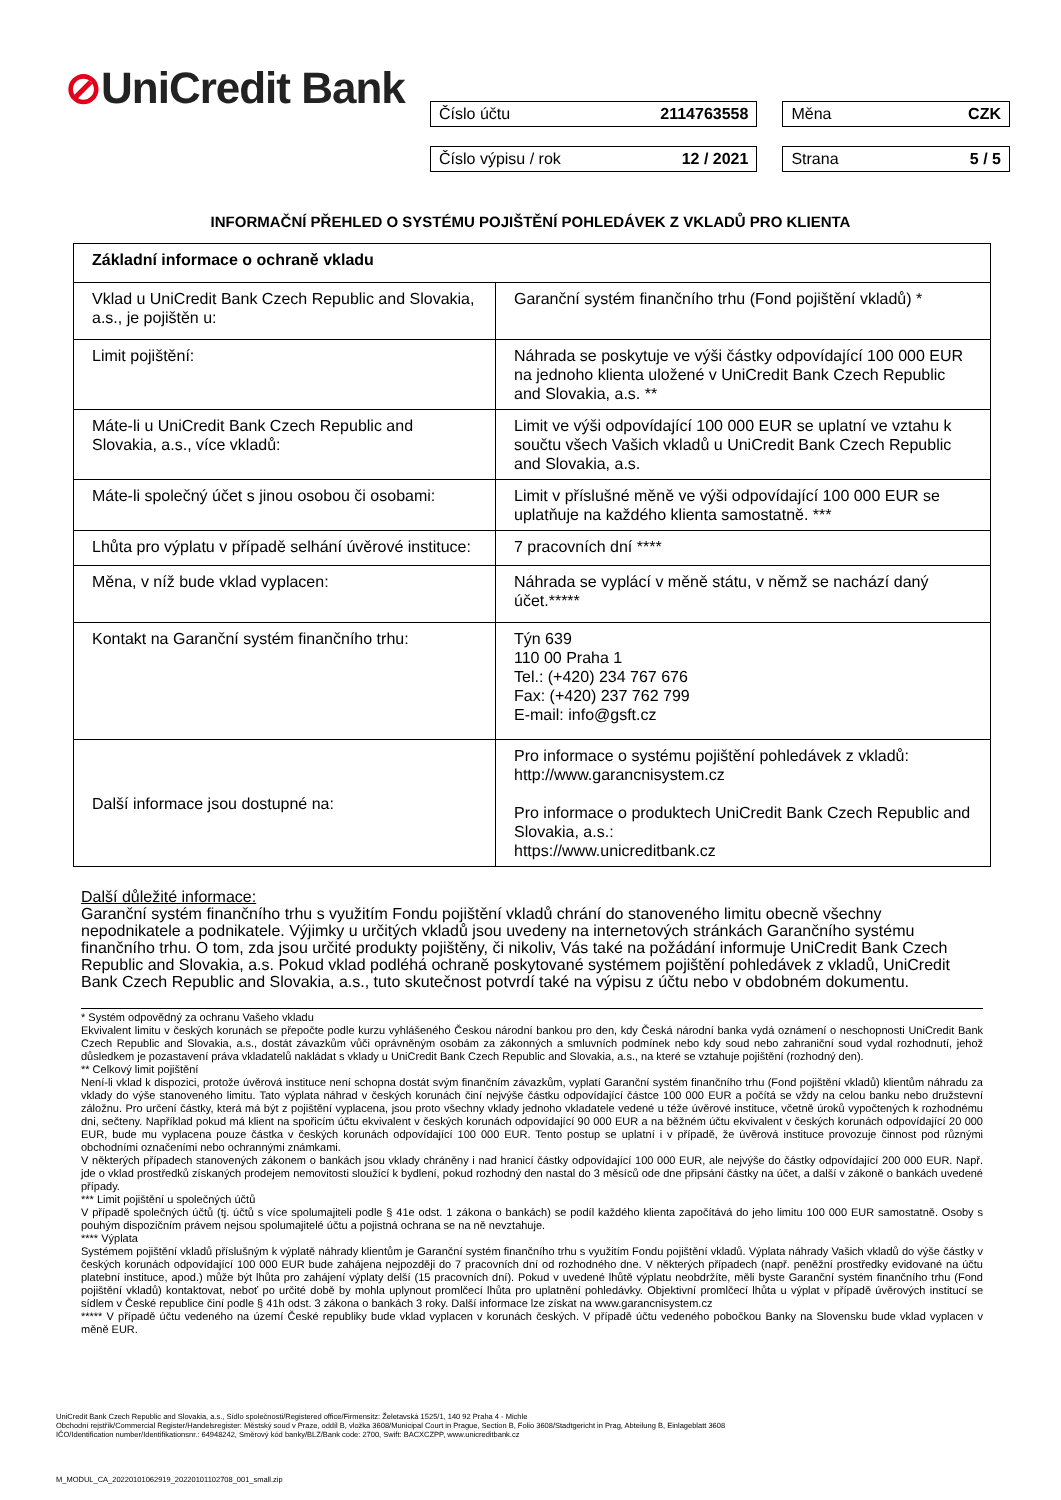⊘UniCredit Bank
Číslo účtu 2114763558 Měna CZK
Číslo výpisu / rok 12 / 2021 Strana 5 / 5
INFORMAČNÍ PŘEHLED O SYSTÉMU POJIŠTĚNÍ POHLEDÁVEK Z VKLADŮ PRO KLIENTA
| Základní informace o ochraně vkladu | |
| Vklad u UniCredit Bank Czech Republic and Slovakia, a.s., je pojištěn u: | Garanční systém finančního trhu (Fond pojištění vkladů) * |
| Limit pojištění: | Náhrada se poskytuje ve výši částky odpovídající 100 000 EUR na jednoho klienta uložené v UniCredit Bank Czech Republic and Slovakia, a.s. ** |
| Máte-li u UniCredit Bank Czech Republic and Slovakia, a.s., více vkladů: | Limit ve výši odpovídající 100 000 EUR se uplatní ve vztahu k součtu všech Vašich vkladů u UniCredit Bank Czech Republic and Slovakia, a.s. |
| Máte-li společný účet s jinou osobou či osobami: | Limit v příslušné měně ve výši odpovídající 100 000 EUR se uplatňuje na každého klienta samostatně. *** |
| Lhůta pro výplatu v případě selhání úvěrové instituce: | 7 pracovních dní **** |
| Měna, v níž bude vklad vyplacen: | Náhrada se vyplácí v měně státu, v němž se nachází daný účet.***** |
| Kontakt na Garanční systém finančního trhu: | Týn 639 110 00 Praha 1 Tel.: (+420) 234 767 676 Fax: (+420) 237 762 799 E-mail: info@gsft.cz |
| Další informace jsou dostupné na: | Pro informace o systému pojištění pohledávek z vkladů: http://www.garancnisystem.cz Pro informace o produktech UniCredit Bank Czech Republic and Slovakia, a.s.: https://www.unicreditbank.cz |
Další důležité informace:
Garanční systém finančního trhu s využitím Fondu pojištění vkladů chrání do stanoveného limitu obecně všechny nepodnikatele a podnikatele. Výjimky u určitých vkladů jsou uvedeny na internetových stránkách Garančního systému finančního trhu. O tom, zda jsou určité produkty pojištěny, či nikoliv, Vás také na požádání informuje UniCredit Bank Czech Republic and Slovakia, a.s. Pokud vklad podléhá ochraně poskytované systémem pojištění pohledávek z vkladů, UniCredit Bank Czech Republic and Slovakia, a.s., tuto skutečnost potvrdí také na výpisu z účtu nebo v obdobném dokumentu.
* Systém odpovědný za ochranu Vašeho vkladu
Ekvivalent limitu v českých korunách se přepočte podle kurzu vyhlášeného Českou národní bankou pro den, kdy Česká národní banka vydá oznámení o neschopnosti UniCredit Bank Czech Republic and Slovakia, a.s., dostát závazkům vůči oprávněným osobám za zákonných a smluvních podmínek nebo kdy soud nebo zahraniční soud vydal rozhodnutí, jehož důsledkem je pozastavení práva vkladatelů nakládat s vklady u UniCredit Bank Czech Republic and Slovakia, a.s., na které se vztahuje pojištění (rozhodný den).
** Celkový limit pojištění
Není-li vklad k dispozici, protože úvěrová instituce není schopna dostát svým finančním závazkům, vyplatí Garanční systém finančního trhu (Fond pojištění vkladů) klientům náhradu za vklady do výše stanoveného limitu. Tato výplata náhrad v českých korunách činí nejvýše částku odpovídající částce 100 000 EUR a počítá se vždy na celou banku nebo družstevní záložnu. Pro určení částky, která má být z pojištění vyplacena, jsou proto všechny vklady jednoho vkladatele vedené u téže úvěrové instituce, včetně úroků vypočtených k rozhodnému dni, sečteny. Například pokud má klient na spořicím účtu ekvivalent v českých korunách odpovídající 90 000 EUR a na běžném účtu ekvivalent v českých korunách odpovídající 20 000 EUR, bude mu vyplacena pouze částka v českých korunách odpovídající 100 000 EUR. Tento postup se uplatní i v případě, že úvěrová instituce provozuje činnost pod různými obchodními označeními nebo ochrannými známkami.
V některých případech stanovených zákonem o bankách jsou vklady chráněny i nad hranicí částky odpovídající 100 000 EUR, ale nejvýše do částky odpovídající 200 000 EUR. Např. jde o vklad prostředků získaných prodejem nemovitosti sloužící k bydlení, pokud rozhodný den nastal do 3 měsíců ode dne připsání částky na účet, a další v zákoně o bankách uvedené případy.
*** Limit pojištění u společných účtů
V případě společných účtů (tj. účtů s více spolumajiteli podle § 41e odst. 1 zákona o bankách) se podíl každého klienta započítává do jeho limitu 100 000 EUR samostatně. Osoby s pouhým dispozičním právem nejsou spolumajitelé účtu a pojistná ochrana se na ně nevztahuje.
**** Výplata
Systémem pojištění vkladů příslušným k výplatě náhrady klientům je Garanční systém finančního trhu s využitím Fondu pojištění vkladů. Výplata náhrady Vašich vkladů do výše částky v českých korunách odpovídající 100 000 EUR bude zahájena nejpozději do 7 pracovních dní od rozhodného dne. V některých případech (např. peněžní prostředky evidované na účtu platební instituce, apod.) může být lhůta pro zahájení výplaty delší (15 pracovních dní). Pokud v uvedené lhůtě výplatu neobdržíte, měli byste Garanční systém finančního trhu (Fond pojištění vkladů) kontaktovat, neboť po určité době by mohla uplynout promlčecí lhůta pro uplatnění pohledávky. Objektivní promlčecí lhůta u výplat v případě úvěrových institucí se sídlem v České republice činí podle § 41h odst. 3 zákona o bankách 3 roky. Další informace lze získat na www.garancnisystem.cz
***** V případě účtu vedeného na území České republiky bude vklad vyplacen v korunách českých. V případě účtu vedeného pobočkou Banky na Slovensku bude vklad vyplacen v měně EUR.
UniCredit Bank Czech Republic and Slovakia, a.s., Sídlo společnosti/Registered office/Firmensitz: Želetavská 1525/1, 140 92 Praha 4 - Michle
Obchodní rejstřík/Commercial Register/Handelsregister: Městský soud v Praze, oddíl B, vložka 3608/Municipal Court in Prague, Section B, Folio 3608/Stadtgericht in Prag, Abteilung B, Einlageblatt 3608
IČO/Identification number/Identifikationsnr.: 64948242, Směrový kód banky/BLZ/Bank code: 2700, Swift: BACXCZPP, www.unicreditbank.cz
M_MODUL_CA_20220101062919_20220101102708_001_small.zip